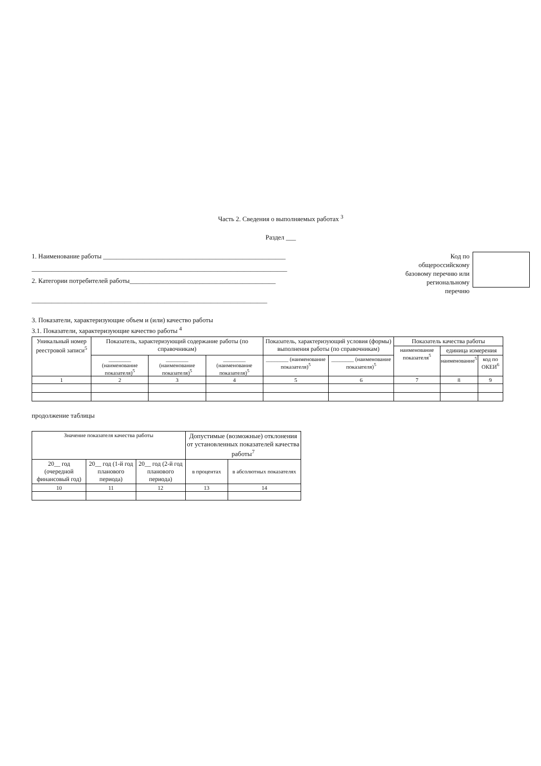Часть 2. Сведения о выполняемых работах <sup>3</sup>
Раздел ___
1. Наименование работы _______________________________________________________
_____________________________________________________________________________
2. Категории потребителей работы____________________________________________
_______________________________________________________________________
Код по
общероссийскому
базовому перечню или
региональному
перечню
3. Показатели, характеризующие объем и (или) качество работы
3.1. Показатели, характеризующие качество работы <sup>4</sup>
| Уникальный номер реестровой записи<sup>5</sup> | Показатель, характеризующий содержание работы (по справочникам) | | | Показатель, характеризующий условия (формы) выполнения работы (по справочникам) | | Показатель качества работы | | |
| --- | --- | --- | --- | --- | --- | --- | --- | --- |
| | | | | | | наименование показателя<sup>5</sup> | единица измерения | |
| | ________ (наименование показателя)<sup>5</sup> | ________ (наименование показателя)<sup>5</sup> | ________ (наименование показателя)<sup>5</sup> | ________ (наименование показателя)<sup>5</sup> | ________ (наименование показателя)<sup>5</sup> | | наименование<sup>5</sup> | код по ОКЕИ<sup>6</sup> |
| 1 | 2 | 3 | 4 | 5 | 6 | 7 | 8 | 9 |
продолжение таблицы
| Значение показателя качества работы | | | Допустимые (возможные) отклонения от установленных показателей качества работы<sup>7</sup> | |
| --- | --- | --- | --- | --- |
| 20__ год (очередной финансовый год) | 20__ год (1-й год планового периода) | 20__ год (2-й год планового периода) | в процентах | в абсолютных показателях |
| 10 | 11 | 12 | 13 | 14 |